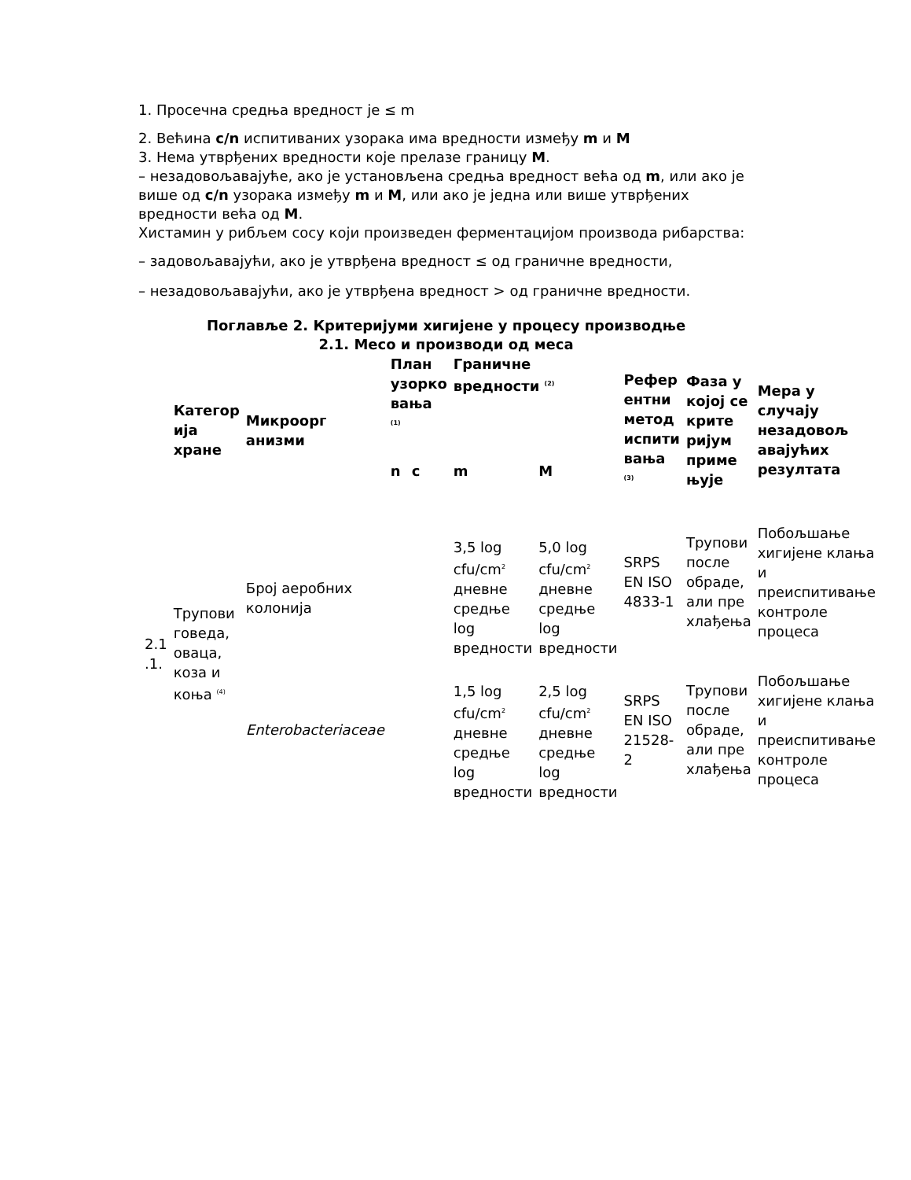1. Просечна средња вредност је ≤ m
2. Већина c/n испитиваних узорака има вредности између m и M
3. Нема утврђених вредности које прелазе границу M.
– незадовољавајуће, ако је установљена средња вредност већа од m, или ако је више од c/n узорака између m и M, или ако је једна или више утврђених вредности већа од M.
Хистамин у рибљем сосу који произведен ферментацијом производа рибарства:
– задовољавајући, ако је утврђена вредност ≤ од граничне вредности,
– незадовољавајући, ако је утврђена вредност > од граничне вредности.
Поглавље 2. Критеријуми хигијене у процесу производње
2.1. Месо и производи од меса
| | Категор ија хране | Микроорг анизми | План узорко вања <sup>(1)</sup> | | Граничне вредности <sup>(2)</sup> | | Рефер ентни метод испити вања <sup>(3)</sup> | Фаза у којој се крите ријум приме њује | Мера у случају незадовољ авајућих резултата |
| --- | --- | --- | --- | --- | --- | --- | --- | --- | --- |
| | | | n | c | m | M | | | |
| 2.1 .1. | Трупови говеда, оваца, коза и коња <sup>(4)</sup> | Број аеробних колонија | | | 3,5 log cfu/cm<sup>2</sup> дневне средње log вредности | 5,0 log cfu/cm<sup>2</sup> дневне средње log вредности | SRPS EN ISO 4833-1 | Трупови после обраде, али пре хлађења | Побољшање хигијене клања и преиспитивање контроле процеса |
| | | Enterobacteriaceae | | | 1,5 log cfu/cm<sup>2</sup> дневне средње log вредности | 2,5 log cfu/cm<sup>2</sup> дневне средње log вредности | SRPS EN ISO 21528-2 | Трупови после обраде, али пре хлађења | Побољшање хигијене клања и преиспитивање контроле процеса |